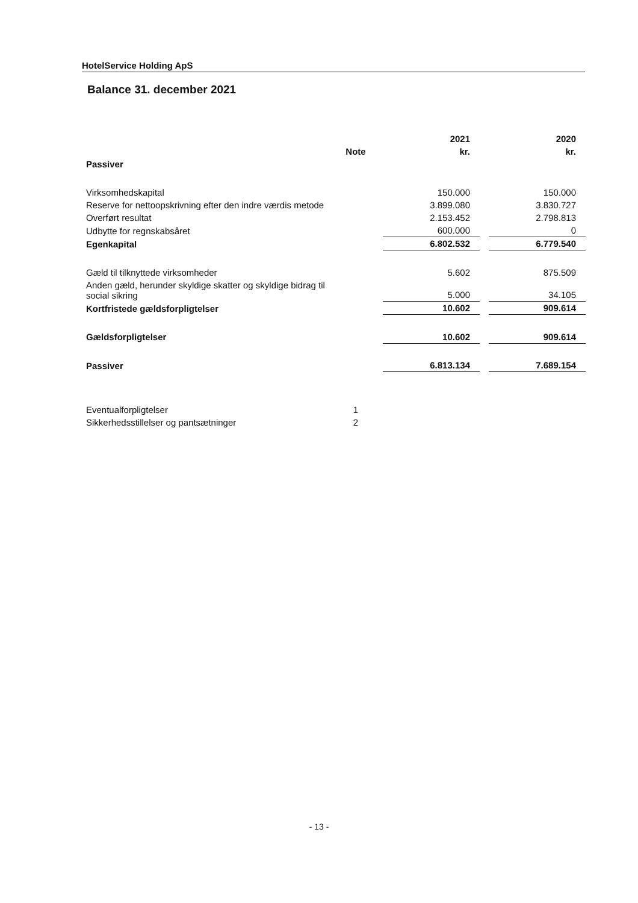HotelService Holding ApS
Balance 31. december 2021
| | | 2021 | | 2020 |
| --- | --- | --- | --- | --- |
| | Note | kr. | | kr. |
| Passiver | | | | |
| Virksomhedskapital | | 150.000 | | 150.000 |
| Reserve for nettoopskrivning efter den indre værdis metode | | 3.899.080 | | 3.830.727 |
| Overført resultat | | 2.153.452 | | 2.798.813 |
| Udbytte for regnskabsåret | | 600.000 | | 0 |
| Egenkapital | | 6.802.532 | | 6.779.540 |
| Gæld til tilknyttede virksomheder | | 5.602 | | 875.509 |
| Anden gæld, herunder skyldige skatter og skyldige bidrag til social sikring | | 5.000 | | 34.105 |
| Kortfristede gældsforpligtelser | | 10.602 | | 909.614 |
| Gældsforpligtelser | | 10.602 | | 909.614 |
| Passiver | | 6.813.134 | | 7.689.154 |
| Eventualforpligtelser | 1 | | | |
| Sikkerhedsstillelser og pantsætninger | 2 | | | |
- 13 -